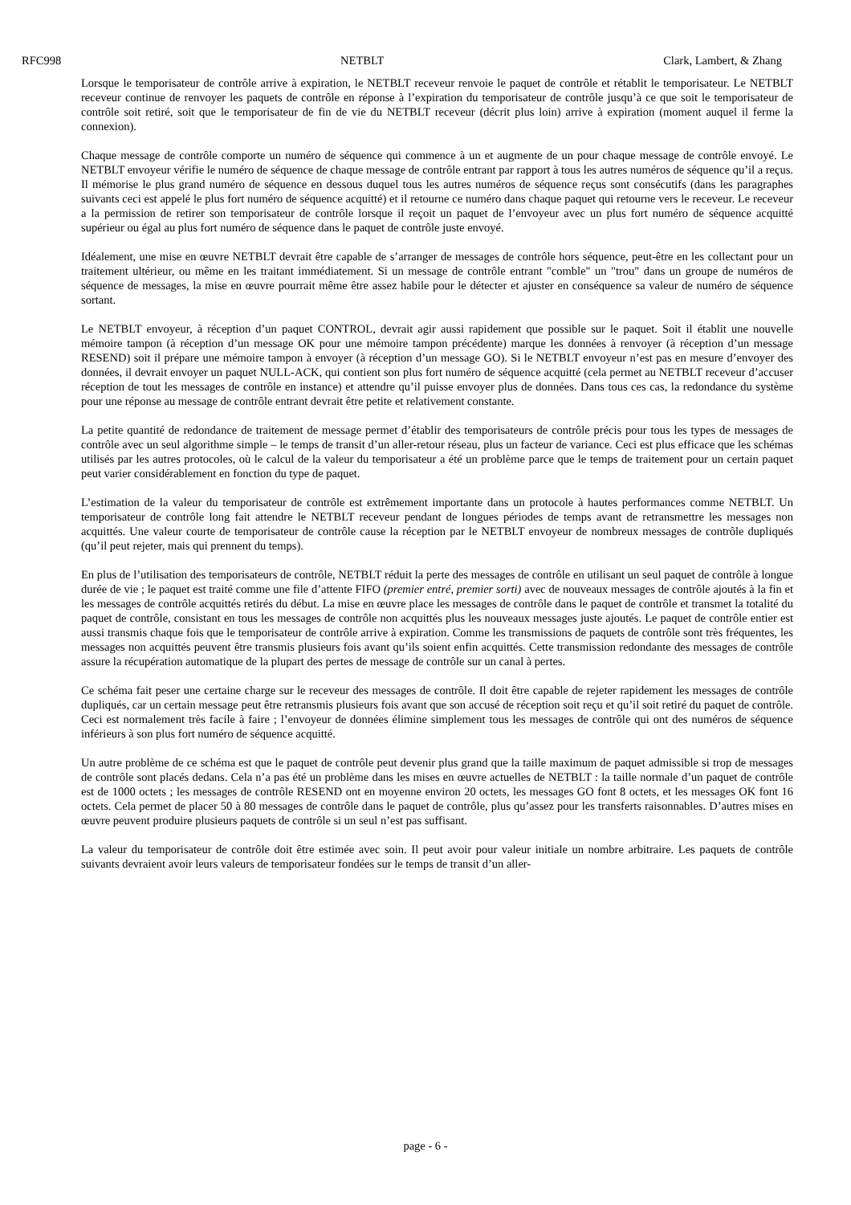RFC998 NETBLT Clark, Lambert, & Zhang
Lorsque le temporisateur de contrôle arrive à expiration, le NETBLT receveur renvoie le paquet de contrôle et rétablit le temporisateur. Le NETBLT receveur continue de renvoyer les paquets de contrôle en réponse à l’expiration du temporisateur de contrôle jusqu’à ce que soit le temporisateur de contrôle soit retiré, soit que le temporisateur de fin de vie du NETBLT receveur (décrit plus loin) arrive à expiration (moment auquel il ferme la connexion).
Chaque message de contrôle comporte un numéro de séquence qui commence à un et augmente de un pour chaque message de contrôle envoyé. Le NETBLT envoyeur vérifie le numéro de séquence de chaque message de contrôle entrant par rapport à tous les autres numéros de séquence qu’il a reçus. Il mémorise le plus grand numéro de séquence en dessous duquel tous les autres numéros de séquence reçus sont consécutifs (dans les paragraphes suivants ceci est appelé le plus fort numéro de séquence acquitté) et il retourne ce numéro dans chaque paquet qui retourne vers le receveur. Le receveur a la permission de retirer son temporisateur de contrôle lorsque il reçoit un paquet de l’envoyeur avec un plus fort numéro de séquence acquitté supérieur ou égal au plus fort numéro de séquence dans le paquet de contrôle juste envoyé.
Idéalement, une mise en œuvre NETBLT devrait être capable de s’arranger de messages de contrôle hors séquence, peut-être en les collectant pour un traitement ultérieur, ou même en les traitant immédiatement. Si un message de contrôle entrant "comble" un "trou" dans un groupe de numéros de séquence de messages, la mise en œuvre pourrait même être assez habile pour le détecter et ajuster en conséquence sa valeur de numéro de séquence sortant.
Le NETBLT envoyeur, à réception d’un paquet CONTROL, devrait agir aussi rapidement que possible sur le paquet. Soit il établit une nouvelle mémoire tampon (à réception d’un message OK pour une mémoire tampon précédente) marque les données à renvoyer (à réception d’un message RESEND) soit il prépare une mémoire tampon à envoyer (à réception d’un message GO). Si le NETBLT envoyeur n’est pas en mesure d’envoyer des données, il devrait envoyer un paquet NULL-ACK, qui contient son plus fort numéro de séquence acquitté (cela permet au NETBLT receveur d’accuser réception de tout les messages de contrôle en instance) et attendre qu’il puisse envoyer plus de données. Dans tous ces cas, la redondance du système pour une réponse au message de contrôle entrant devrait être petite et relativement constante.
La petite quantité de redondance de traitement de message permet d’établir des temporisateurs de contrôle précis pour tous les types de messages de contrôle avec un seul algorithme simple – le temps de transit d’un aller-retour réseau, plus un facteur de variance. Ceci est plus efficace que les schémas utilisés par les autres protocoles, où le calcul de la valeur du temporisateur a été un problème parce que le temps de traitement pour un certain paquet peut varier considérablement en fonction du type de paquet.
L’estimation de la valeur du temporisateur de contrôle est extrêmement importante dans un protocole à hautes performances comme NETBLT. Un temporisateur de contrôle long fait attendre le NETBLT receveur pendant de longues périodes de temps avant de retransmettre les messages non acquittés. Une valeur courte de temporisateur de contrôle cause la réception par le NETBLT envoyeur de nombreux messages de contrôle dupliqués (qu’il peut rejeter, mais qui prennent du temps).
En plus de l’utilisation des temporisateurs de contrôle, NETBLT réduit la perte des messages de contrôle en utilisant un seul paquet de contrôle à longue durée de vie ; le paquet est traité comme une file d’attente FIFO (premier entré, premier sorti) avec de nouveaux messages de contrôle ajoutés à la fin et les messages de contrôle acquittés retirés du début. La mise en œuvre place les messages de contrôle dans le paquet de contrôle et transmet la totalité du paquet de contrôle, consistant en tous les messages de contrôle non acquittés plus les nouveaux messages juste ajoutés. Le paquet de contrôle entier est aussi transmis chaque fois que le temporisateur de contrôle arrive à expiration. Comme les transmissions de paquets de contrôle sont très fréquentes, les messages non acquittés peuvent être transmis plusieurs fois avant qu’ils soient enfin acquittés. Cette transmission redondante des messages de contrôle assure la récupération automatique de la plupart des pertes de message de contrôle sur un canal à pertes.
Ce schéma fait peser une certaine charge sur le receveur des messages de contrôle. Il doit être capable de rejeter rapidement les messages de contrôle dupliqués, car un certain message peut être retransmis plusieurs fois avant que son accusé de réception soit reçu et qu’il soit retiré du paquet de contrôle. Ceci est normalement très facile à faire ; l’envoyeur de données élimine simplement tous les messages de contrôle qui ont des numéros de séquence inférieurs à son plus fort numéro de séquence acquitté.
Un autre problème de ce schéma est que le paquet de contrôle peut devenir plus grand que la taille maximum de paquet admissible si trop de messages de contrôle sont placés dedans. Cela n’a pas été un problème dans les mises en œuvre actuelles de NETBLT : la taille normale d’un paquet de contrôle est de 1000 octets ; les messages de contrôle RESEND ont en moyenne environ 20 octets, les messages GO font 8 octets, et les messages OK font 16 octets. Cela permet de placer 50 à 80 messages de contrôle dans le paquet de contrôle, plus qu’assez pour les transferts raisonnables. D’autres mises en œuvre peuvent produire plusieurs paquets de contrôle si un seul n’est pas suffisant.
La valeur du temporisateur de contrôle doit être estimée avec soin. Il peut avoir pour valeur initiale un nombre arbitraire. Les paquets de contrôle suivants devraient avoir leurs valeurs de temporisateur fondées sur le temps de transit d’un aller-
page - 6 -